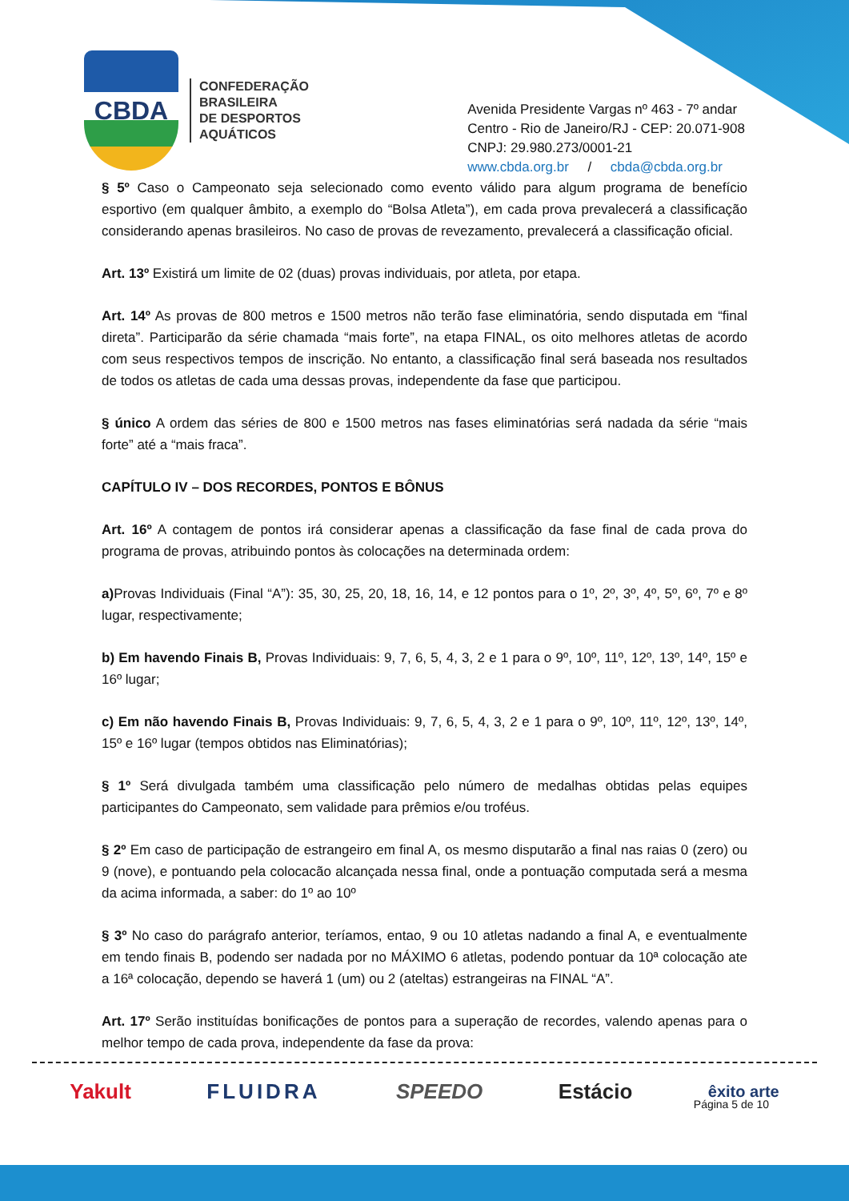CBDA
CONFEDERAÇÃO
BRASILEIRA
DE DESPORTOS
AQUÁTICOS
Avenida Presidente Vargas nº 463 - 7º andar
Centro - Rio de Janeiro/RJ - CEP: 20.071-908
CNPJ: 29.980.273/0001-21
www.cbda.org.br / cbda@cbda.org.br
§ 5º Caso o Campeonato seja selecionado como evento válido para algum programa de benefício esportivo (em qualquer âmbito, a exemplo do “Bolsa Atleta”), em cada prova prevalecerá a classificação considerando apenas brasileiros. No caso de provas de revezamento, prevalecerá a classificação oficial.
Art. 13º Existirá um limite de 02 (duas) provas individuais, por atleta, por etapa.
Art. 14º As provas de 800 metros e 1500 metros não terão fase eliminatória, sendo disputada em “final direta”. Participarão da série chamada “mais forte”, na etapa FINAL, os oito melhores atletas de acordo com seus respectivos tempos de inscrição. No entanto, a classificação final será baseada nos resultados de todos os atletas de cada uma dessas provas, independente da fase que participou.
§ único A ordem das séries de 800 e 1500 metros nas fases eliminatórias será nadada da série “mais forte” até a “mais fraca”.
CAPÍTULO IV – DOS RECORDES, PONTOS E BÔNUS
Art. 16º A contagem de pontos irá considerar apenas a classificação da fase final de cada prova do programa de provas, atribuindo pontos às colocações na determinada ordem:
a) Provas Individuais (Final “A”): 35, 30, 25, 20, 18, 16, 14, e 12 pontos para o 1º, 2º, 3º, 4º, 5º, 6º, 7º e 8º lugar, respectivamente;
b) Em havendo Finais B, Provas Individuais: 9, 7, 6, 5, 4, 3, 2 e 1 para o 9º, 10º, 11º, 12º, 13º, 14º, 15º e 16º lugar;
c) Em não havendo Finais B, Provas Individuais: 9, 7, 6, 5, 4, 3, 2 e 1 para o 9º, 10º, 11º, 12º, 13º, 14º, 15º e 16º lugar (tempos obtidos nas Eliminatórias);
§ 1º Será divulgada também uma classificação pelo número de medalhas obtidas pelas equipes participantes do Campeonato, sem validade para prêmios e/ou troféus.
§ 2º Em caso de participação de estrangeiro em final A, os mesmo disputarão a final nas raias 0 (zero) ou 9 (nove), e pontuando pela colocacão alcançada nessa final, onde a pontuação computada será a mesma da acima informada, a saber: do 1º ao 10º
§ 3º No caso do parágrafo anterior, teríamos, entao, 9 ou 10 atletas nadando a final A, e eventualmente em tendo finais B, podendo ser nadada por no MÁXIMO 6 atletas, podendo pontuar da 10ª colocação ate a 16ª colocação, dependo se haverá 1 (um) ou 2 (ateltas) estrangeiras na FINAL “A”.
Art. 17º Serão instituídas bonificações de pontos para a superação de recordes, valendo apenas para o melhor tempo de cada prova, independente da fase da prova:
Yakult FLUIDRA SPEEDO Estácio êxito arte
Página 5 de 10